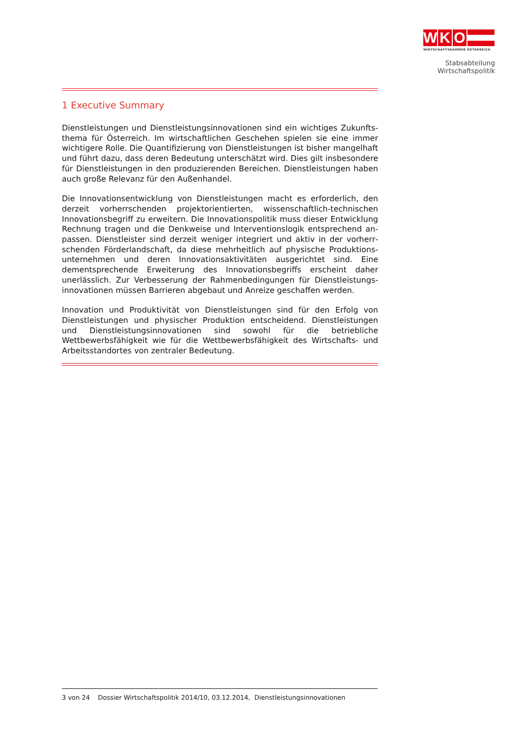W K O
WIRTSCHAFTSKAMMER ÖSTERREICH
Stabsabteilung
Wirtschaftspolitik
1 Executive Summary
Dienstleistungen und Dienstleistungsinnovationen sind ein wichtiges Zukunfts­thema für Österreich. Im wirtschaftlichen Geschehen spielen sie eine immer wichtigere Rolle. Die Quantifizierung von Dienstleistungen ist bisher mangelhaft und führt dazu, dass deren Bedeutung unterschätzt wird. Dies gilt insbesondere für Dienstleistungen in den produzierenden Bereichen. Dienstleistungen haben auch große Relevanz für den Außenhandel.
Die Innovationsentwicklung von Dienstleistungen macht es erforderlich, den derzeit vorherrschenden projektorientierten, wissenschaftlich-technischen Innovationsbegriff zu erweitern. Die Innovationspolitik muss dieser Entwicklung Rechnung tragen und die Denkweise und Interventionslogik entsprechend an­passen. Dienstleister sind derzeit weniger integriert und aktiv in der vorherr­schenden Förderlandschaft, da diese mehrheitlich auf physische Produktions­unternehmen und deren Innovationsaktivitäten ausgerichtet sind. Eine dementsprechende Erweiterung des Innovationsbegriffs erscheint daher unerlässlich. Zur Verbesserung der Rahmenbedingungen für Dienstleistungs­innovationen müssen Barrieren abgebaut und Anreize geschaffen werden.
Innovation und Produktivität von Dienstleistungen sind für den Erfolg von Dienstleistungen und physischer Produktion entscheidend. Dienstleistungen und Dienstleistungsinnovationen sind sowohl für die betriebliche Wettbewerbsfähig­keit wie für die Wettbewerbsfähigkeit des Wirtschafts- und Arbeitsstandortes von zentraler Bedeutung.
3 von 24 Dossier Wirtschaftspolitik 2014/10, 03.12.2014, Dienstleistungsinnovationen